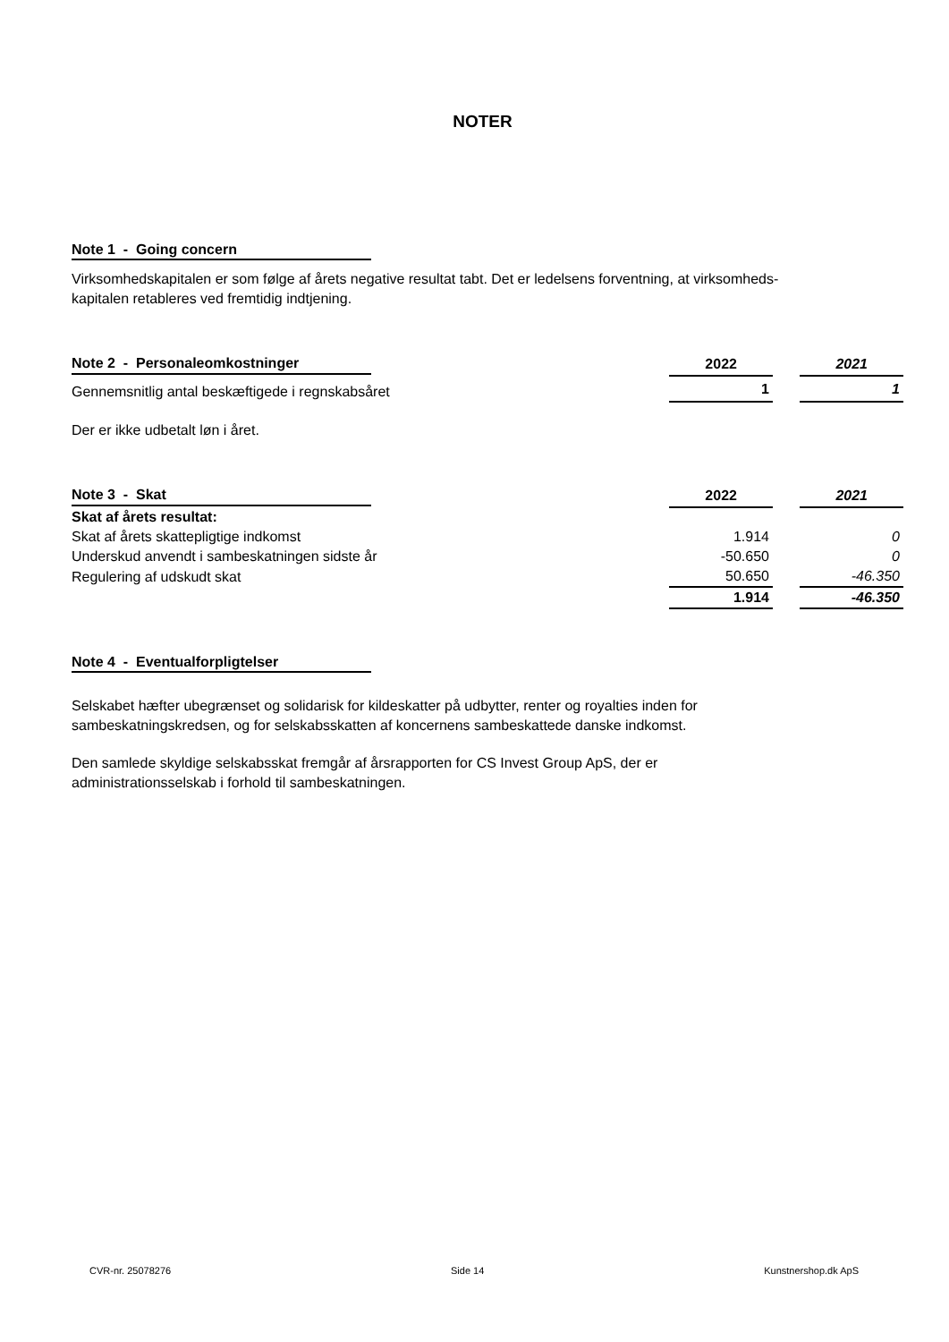NOTER
Note 1 - Going concern
Virksomhedskapitalen er som følge af årets negative resultat tabt. Det er ledelsens forventning, at virksomheds-
kapitalen retableres ved fremtidig indtjening.
| Note 2 - Personaleomkostninger | 2022 | | 2021 |
| Gennemsnitlig antal beskæftigede i regnskabsåret | 1 | | 1 |
Der er ikke udbetalt løn i året.
| Note 3 - Skat | 2022 | | 2021 |
| Skat af årets resultat: | | | |
| Skat af årets skattepligtige indkomst | 1.914 | | 0 |
| Underskud anvendt i sambeskatningen sidste år | -50.650 | | 0 |
| Regulering af udskudt skat | 50.650 | | -46.350 |
| | 1.914 | | -46.350 |
Note 4 - Eventualforpligtelser
Selskabet hæfter ubegrænset og solidarisk for kildeskatter på udbytter, renter og royalties inden for
sambeskatningskredsen, og for selskabsskatten af koncernens sambeskattede danske indkomst.
Den samlede skyldige selskabsskat fremgår af årsrapporten for CS Invest Group ApS, der er
administrationsselskab i forhold til sambeskatningen.
CVR-nr. 25078276 Side 14 Kunstnershop.dk ApS